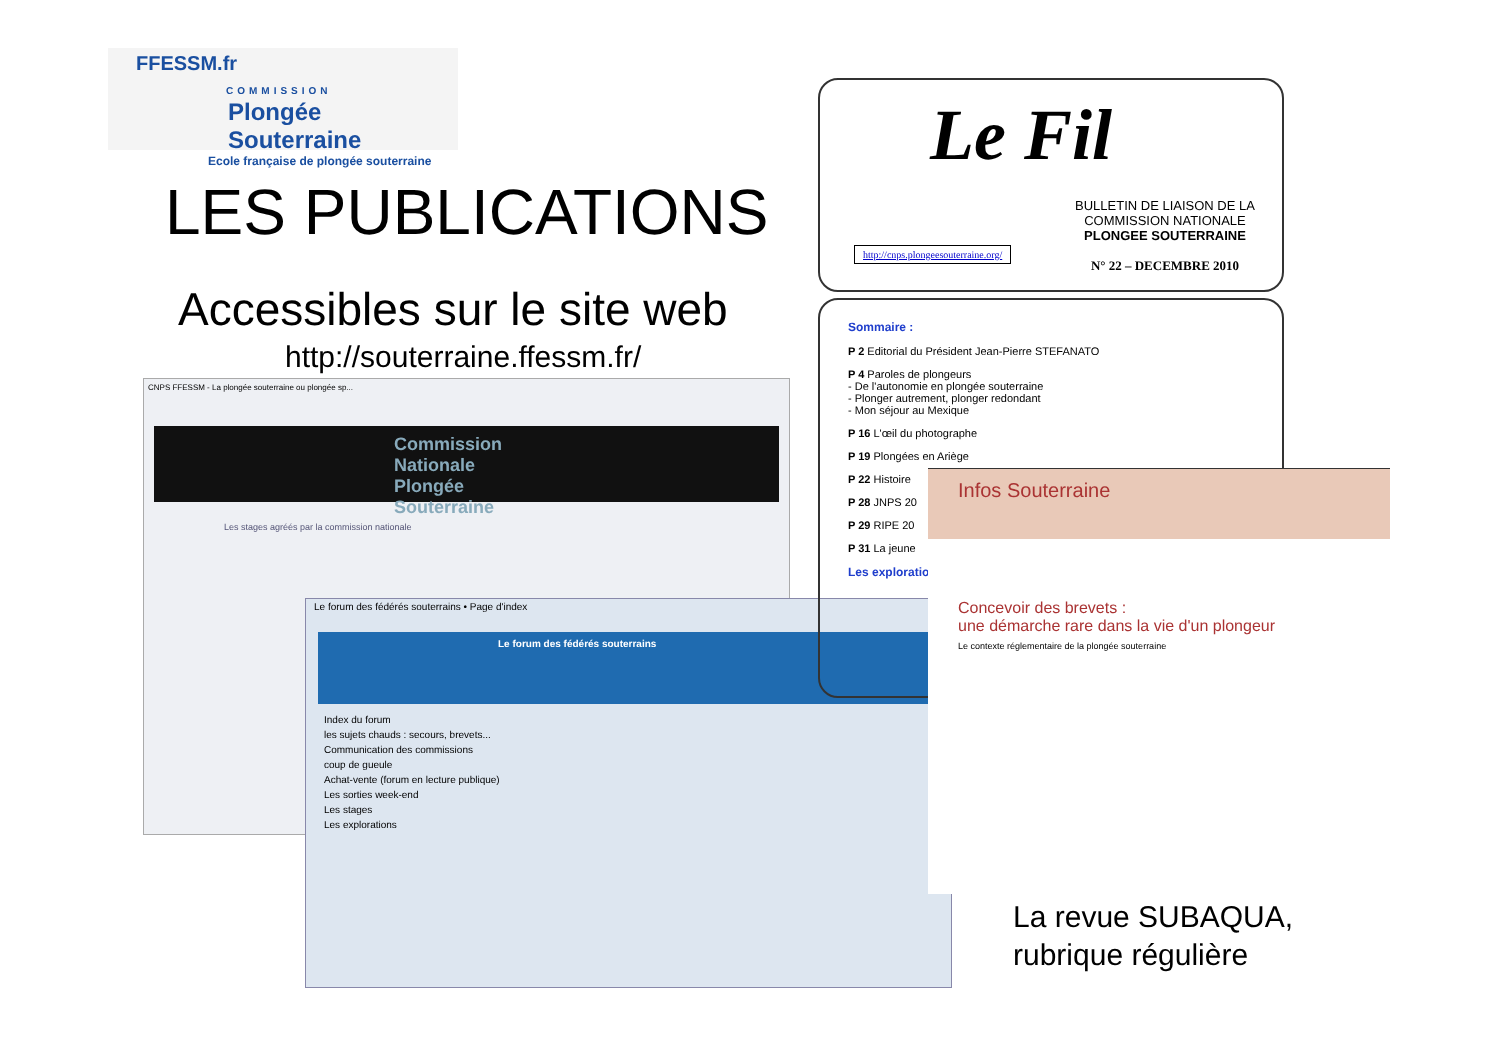FFESSM.fr
COMMISSION
Plongée Souterraine
Ecole française de plongée souterraine
LES PUBLICATIONS
Accessibles sur le site web
http://souterraine.ffessm.fr/
CNPS FFESSM - La plongée souterraine ou plongée sp...
Commission Nationale
Plongée Souterraine
Les stages agréés par la commission nationale
Le forum des fédérés souterrains • Page d'index
Le forum des fédérés souterrains
Index du forum
les sujets chauds : secours, brevets...
Communication des commissions
coup de gueule
Achat-vente (forum en lecture publique)
Les sorties week-end
Les stages
Les explorations
Le Fil
BULLETIN DE LIAISON DE LA
COMMISSION NATIONALE
PLONGEE SOUTERRAINE
N° 22 – DECEMBRE 2010
http://cnps.plongeesouterraine.org/
Sommaire :
P 2 Editorial du Président Jean-Pierre STEFANATO
P 4 Paroles de plongeurs
- De l'autonomie en plongée souterraine
- Plonger autrement, plonger redondant
- Mon séjour au Mexique
P 16 L'œil du photographe
P 19 Plongées en Ariège
P 22 Histoire
P 28 JNPS 20
P 29 RIPE 20
P 31 La jeune
Les exploratio
Infos Souterraine
Concevoir des brevets :
une démarche rare dans la vie d'un plongeur
Le contexte réglementaire de la plongée souterraine
La revue SUBAQUA,
rubrique régulière